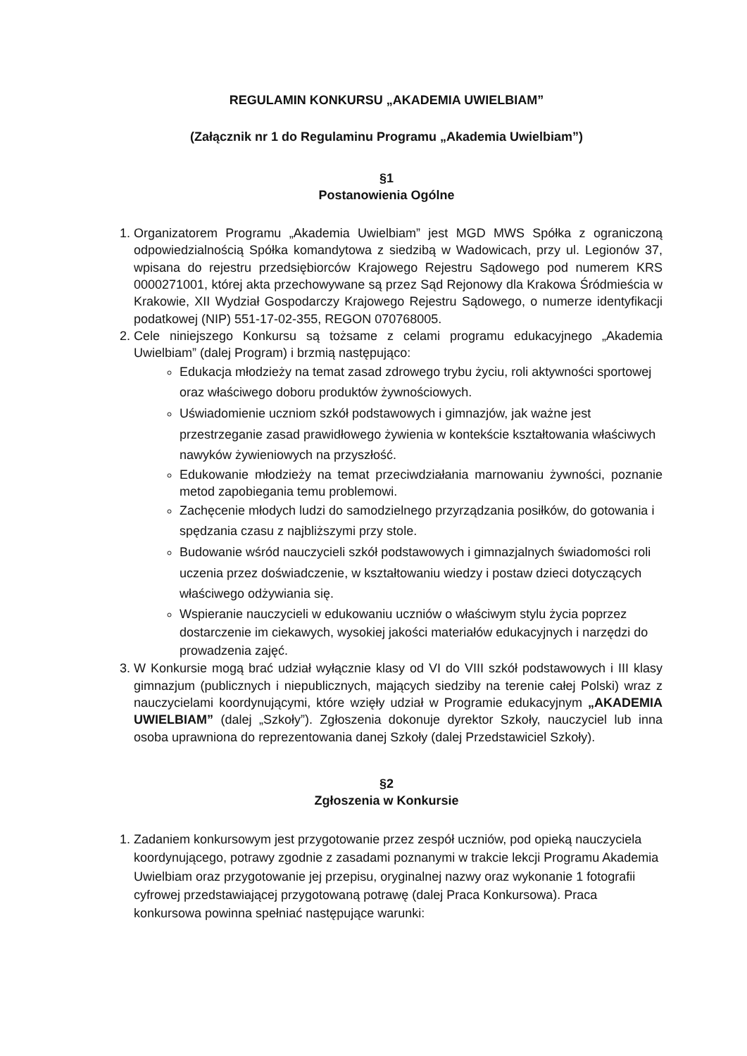REGULAMIN KONKURSU „AKADEMIA UWIELBIAM”
(Załącznik nr 1 do Regulaminu Programu „Akademia Uwielbiam”)
§1
Postanowienia Ogólne
1. Organizatorem Programu „Akademia Uwielbiam” jest MGD MWS Spółka z ograniczoną odpowiedzialnością Spółka komandytowa z siedzibą w Wadowicach, przy ul. Legionów 37, wpisana do rejestru przedsiębiorców Krajowego Rejestru Sądowego pod numerem KRS 0000271001, której akta przechowywane są przez Sąd Rejonowy dla Krakowa Śródmieścia w Krakowie, XII Wydział Gospodarczy Krajowego Rejestru Sądowego, o numerze identyfikacji podatkowej (NIP) 551-17-02-355, REGON 070768005.
2. Cele niniejszego Konkursu są tożsame z celami programu edukacyjnego „Akademia Uwielbiam” (dalej Program) i brzmią następująco:
Edukacja młodzieży na temat zasad zdrowego trybu życiu, roli aktywności sportowej oraz właściwego doboru produktów żywnościowych.
Uświadomienie uczniom szkół podstawowych i gimnazjów, jak ważne jest przestrzeganie zasad prawidłowego żywienia w kontekście kształtowania właściwych nawyków żywieniowych na przyszłość.
Edukowanie młodzieży na temat przeciwdziałania marnowaniu żywności, poznanie metod zapobiegania temu problemowi.
Zachęcenie młodych ludzi do samodzielnego przyrządzania posiłków, do gotowania i spędzania czasu z najbliższymi przy stole.
Budowanie wśród nauczycieli szkół podstawowych i gimnazjalnych świadomości roli uczenia przez doświadczenie, w kształtowaniu wiedzy i postaw dzieci dotyczących właściwego odżywiania się.
Wspieranie nauczycieli w edukowaniu uczniów o właściwym stylu życia poprzez dostarczenie im ciekawych, wysokiej jakości materiałów edukacyjnych i narzędzi do prowadzenia zajęć.
3. W Konkursie mogą brać udział wyłącznie klasy od VI do VIII szkół podstawowych i III klasy gimnazjum (publicznych i niepublicznych, mających siedziby na terenie całej Polski) wraz z nauczycielami koordynującymi, które wzięły udział w Programie edukacyjnym „AKADEMIA UWIELBIAM” (dalej „Szkoły”). Zgłoszenia dokonuje dyrektor Szkoły, nauczyciel lub inna osoba uprawniona do reprezentowania danej Szkoły (dalej Przedstawiciel Szkoły).
§2
Zgłoszenia w Konkursie
1. Zadaniem konkursowym jest przygotowanie przez zespół uczniów, pod opieką nauczyciela koordynującego, potrawy zgodnie z zasadami poznanymi w trakcie lekcji Programu Akademia Uwielbiam oraz przygotowanie jej przepisu, oryginalnej nazwy oraz wykonanie 1 fotografii cyfrowej przedstawiającej przygotowaną potrawę (dalej Praca Konkursowa). Praca konkursowa powinna spełniać następujące warunki: